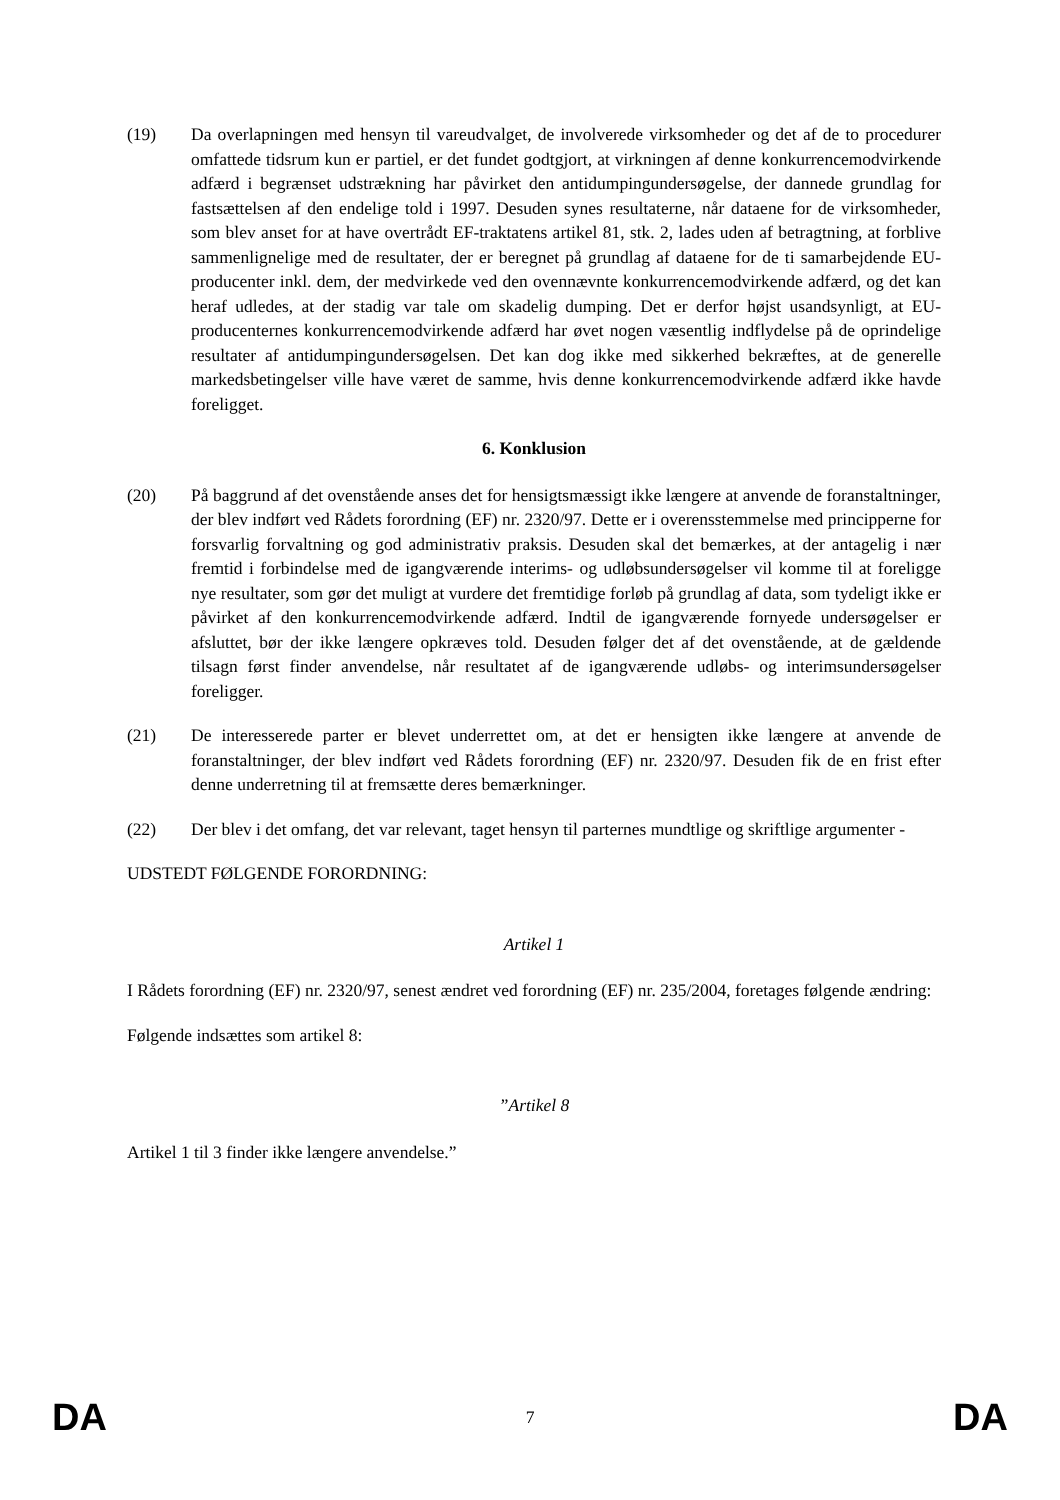(19) Da overlapningen med hensyn til vareudvalget, de involverede virksomheder og det af de to procedurer omfattede tidsrum kun er partiel, er det fundet godtgjort, at virkningen af denne konkurrencemodvirkende adfærd i begrænset udstrækning har påvirket den antidumpingundersøgelse, der dannede grundlag for fastsættelsen af den endelige told i 1997. Desuden synes resultaterne, når dataene for de virksomheder, som blev anset for at have overtrådt EF-traktatens artikel 81, stk. 2, lades uden af betragtning, at forblive sammenlignelige med de resultater, der er beregnet på grundlag af dataene for de ti samarbejdende EU-producenter inkl. dem, der medvirkede ved den ovennævnte konkurrencemodvirkende adfærd, og det kan heraf udledes, at der stadig var tale om skadelig dumping. Det er derfor højst usandsynligt, at EU-producenternes konkurrencemodvirkende adfærd har øvet nogen væsentlig indflydelse på de oprindelige resultater af antidumpingundersøgelsen. Det kan dog ikke med sikkerhed bekræftes, at de generelle markedsbetingelser ville have været de samme, hvis denne konkurrencemodvirkende adfærd ikke havde foreligget.
6. Konklusion
(20) På baggrund af det ovenstående anses det for hensigtsmæssigt ikke længere at anvende de foranstaltninger, der blev indført ved Rådets forordning (EF) nr. 2320/97. Dette er i overensstemmelse med principperne for forsvarlig forvaltning og god administrativ praksis. Desuden skal det bemærkes, at der antagelig i nær fremtid i forbindelse med de igangværende interims- og udløbsundersøgelser vil komme til at foreligge nye resultater, som gør det muligt at vurdere det fremtidige forløb på grundlag af data, som tydeligt ikke er påvirket af den konkurrencemodvirkende adfærd. Indtil de igangværende fornyede undersøgelser er afsluttet, bør der ikke længere opkræves told. Desuden følger det af det ovenstående, at de gældende tilsagn først finder anvendelse, når resultatet af de igangværende udløbs- og interimsundersøgelser foreligger.
(21) De interesserede parter er blevet underrettet om, at det er hensigten ikke længere at anvende de foranstaltninger, der blev indført ved Rådets forordning (EF) nr. 2320/97. Desuden fik de en frist efter denne underretning til at fremsætte deres bemærkninger.
(22) Der blev i det omfang, det var relevant, taget hensyn til parternes mundtlige og skriftlige argumenter -
UDSTEDT FØLGENDE FORORDNING:
Artikel 1
I Rådets forordning (EF) nr. 2320/97, senest ændret ved forordning (EF) nr. 235/2004, foretages følgende ændring:
Følgende indsættes som artikel 8:
”Artikel 8
Artikel 1 til 3 finder ikke længere anvendelse.”
DA 7 DA